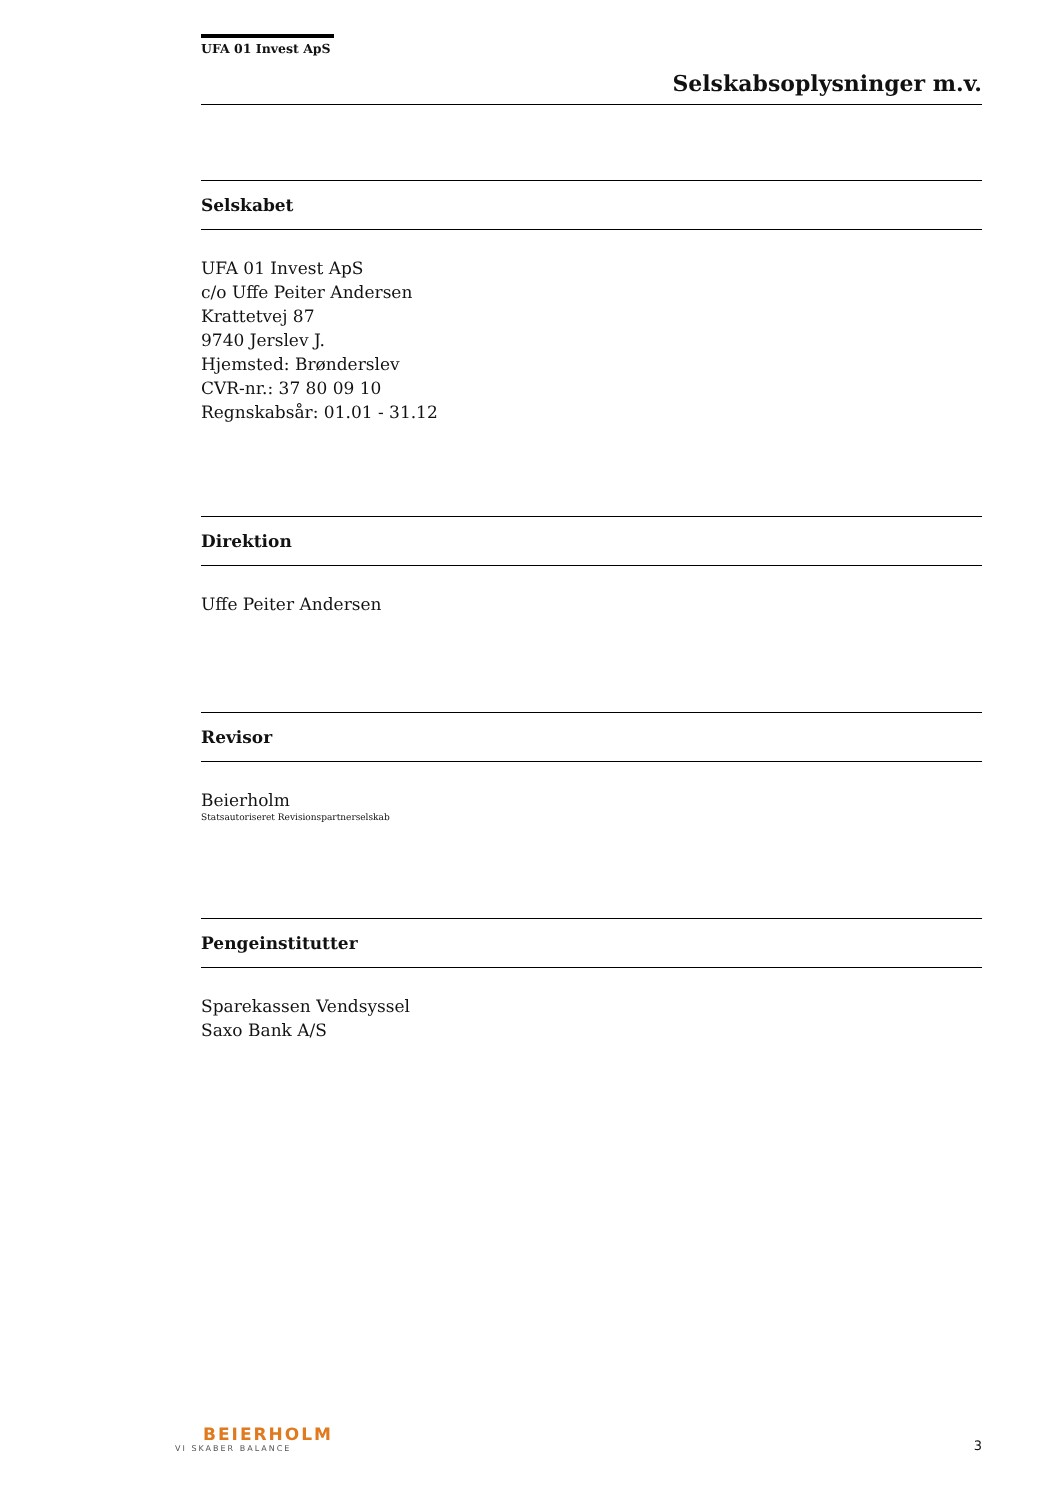UFA 01 Invest ApS
Selskabsoplysninger m.v.
Selskabet
UFA 01 Invest ApS
c/o Uffe Peiter Andersen
Krattetvej 87
9740 Jerslev J.
Hjemsted: Brønderslev
CVR-nr.: 37 80 09 10
Regnskabsår: 01.01 - 31.12
Direktion
Uffe Peiter Andersen
Revisor
Beierholm
Statsautoriseret Revisionspartnerselskab
Pengeinstitutter
Sparekassen Vendsyssel
Saxo Bank A/S
BEIERHOLM
VI SKABER BALANCE
3